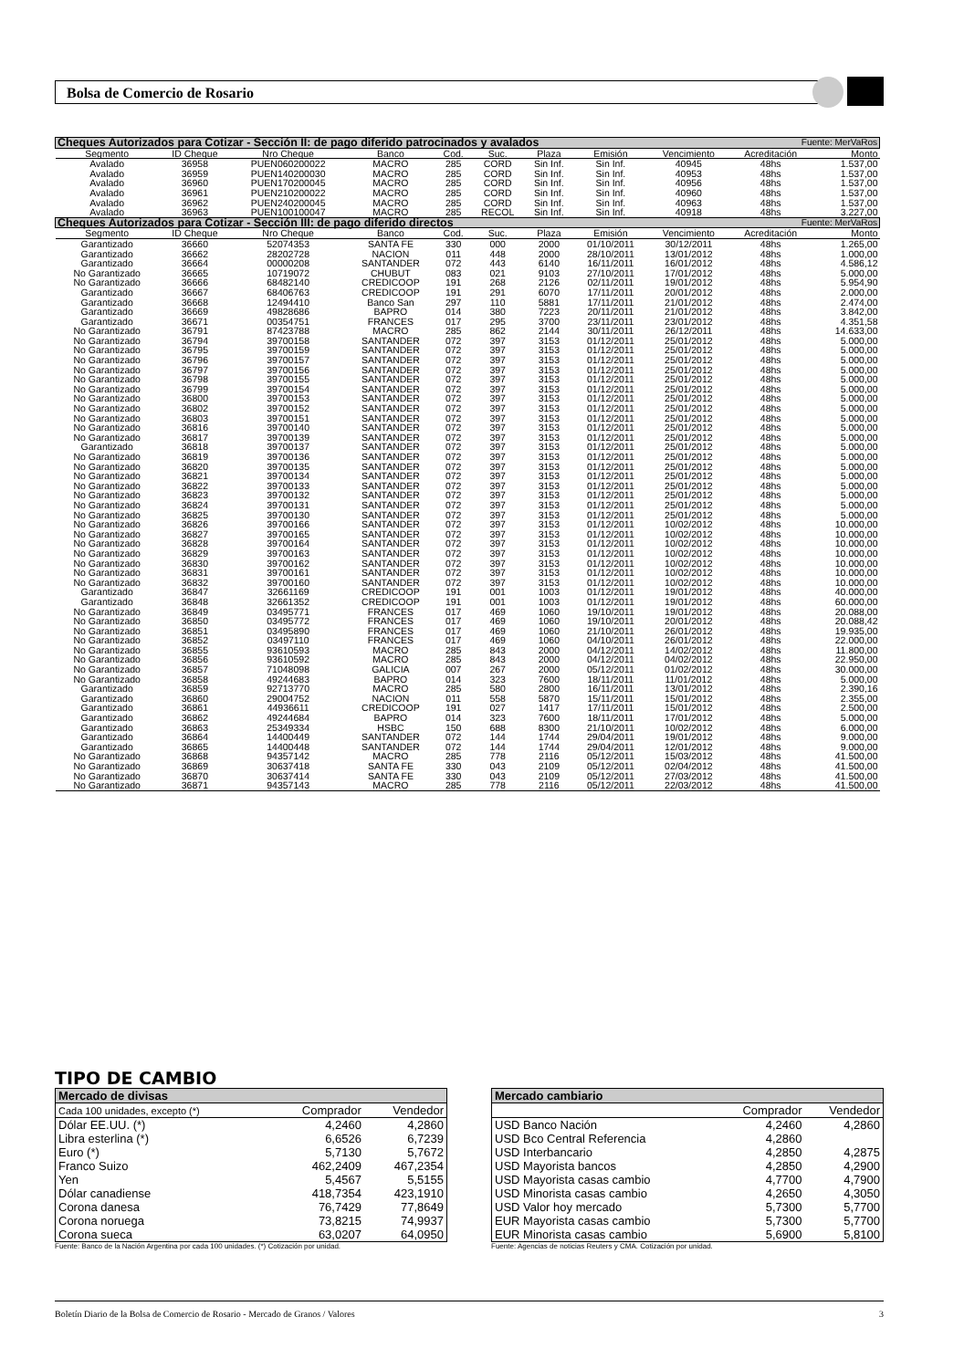Bolsa de Comercio de Rosario
| Cheques Autorizados para Cotizar - Sección II: de pago diferido patrocinados y avalados Fuente: MerVaRos | | | | | | | | | | |
| Segmento | ID Cheque | Nro Cheque | Banco | Cod. | Suc. | Plaza | Emisión | Vencimiento | Acreditación | Monto |
| Avalado | 36958 | PUEN060200022 | MACRO | 285 | CORD | Sin Inf. | Sin Inf. | 40945 | 48hs | 1.537,00 |
| Avalado | 36959 | PUEN140200030 | MACRO | 285 | CORD | Sin Inf. | Sin Inf. | 40953 | 48hs | 1.537,00 |
| Avalado | 36960 | PUEN170200045 | MACRO | 285 | CORD | Sin Inf. | Sin Inf. | 40956 | 48hs | 1.537,00 |
| Avalado | 36961 | PUEN210200022 | MACRO | 285 | CORD | Sin Inf. | Sin Inf. | 40960 | 48hs | 1.537,00 |
| Avalado | 36962 | PUEN240200045 | MACRO | 285 | CORD | Sin Inf. | Sin Inf. | 40963 | 48hs | 1.537,00 |
| Avalado | 36963 | PUEN100100047 | MACRO | 285 | RECOL | Sin Inf. | Sin Inf. | 40918 | 48hs | 3.227,00 |
| Cheques Autorizados para Cotizar - Sección III: de pago diferido directos Fuente: MerVaRos | | | | | | | | | | |
| Segmento | ID Cheque | Nro Cheque | Banco | Cod. | Suc. | Plaza | Emisión | Vencimiento | Acreditación | Monto |
| Garantizado | 36660 | 52074353 | SANTA FE | 330 | 000 | 2000 | 01/10/2011 | 30/12/2011 | 48hs | 1.265,00 |
| Garantizado | 36662 | 28202728 | NACION | 011 | 448 | 2000 | 28/10/2011 | 13/01/2012 | 48hs | 1.000,00 |
| Garantizado | 36664 | 00000208 | SANTANDER | 072 | 443 | 6140 | 16/11/2011 | 16/01/2012 | 48hs | 4.586,12 |
| No Garantizado | 36665 | 10719072 | CHUBUT | 083 | 021 | 9103 | 27/10/2011 | 17/01/2012 | 48hs | 5.000,00 |
| No Garantizado | 36666 | 68482140 | CREDICOOP | 191 | 268 | 2126 | 02/11/2011 | 19/01/2012 | 48hs | 5.954,90 |
| Garantizado | 36667 | 68406763 | CREDICOOP | 191 | 291 | 6070 | 17/11/2011 | 20/01/2012 | 48hs | 2.000,00 |
| Garantizado | 36668 | 12494410 | Banco San | 297 | 110 | 5881 | 17/11/2011 | 21/01/2012 | 48hs | 2.474,00 |
| Garantizado | 36669 | 49828686 | BAPRO | 014 | 380 | 7223 | 20/11/2011 | 21/01/2012 | 48hs | 3.842,00 |
| Garantizado | 36671 | 00354751 | FRANCES | 017 | 295 | 3700 | 23/11/2011 | 23/01/2012 | 48hs | 4.351,58 |
| No Garantizado | 36791 | 87423788 | MACRO | 285 | 862 | 2144 | 30/11/2011 | 26/12/2011 | 48hs | 14.633,00 |
| No Garantizado | 36794 | 39700158 | SANTANDER | 072 | 397 | 3153 | 01/12/2011 | 25/01/2012 | 48hs | 5.000,00 |
| No Garantizado | 36795 | 39700159 | SANTANDER | 072 | 397 | 3153 | 01/12/2011 | 25/01/2012 | 48hs | 5.000,00 |
| No Garantizado | 36796 | 39700157 | SANTANDER | 072 | 397 | 3153 | 01/12/2011 | 25/01/2012 | 48hs | 5.000,00 |
| No Garantizado | 36797 | 39700156 | SANTANDER | 072 | 397 | 3153 | 01/12/2011 | 25/01/2012 | 48hs | 5.000,00 |
| No Garantizado | 36798 | 39700155 | SANTANDER | 072 | 397 | 3153 | 01/12/2011 | 25/01/2012 | 48hs | 5.000,00 |
| No Garantizado | 36799 | 39700154 | SANTANDER | 072 | 397 | 3153 | 01/12/2011 | 25/01/2012 | 48hs | 5.000,00 |
| No Garantizado | 36800 | 39700153 | SANTANDER | 072 | 397 | 3153 | 01/12/2011 | 25/01/2012 | 48hs | 5.000,00 |
| No Garantizado | 36802 | 39700152 | SANTANDER | 072 | 397 | 3153 | 01/12/2011 | 25/01/2012 | 48hs | 5.000,00 |
| No Garantizado | 36803 | 39700151 | SANTANDER | 072 | 397 | 3153 | 01/12/2011 | 25/01/2012 | 48hs | 5.000,00 |
| No Garantizado | 36816 | 39700140 | SANTANDER | 072 | 397 | 3153 | 01/12/2011 | 25/01/2012 | 48hs | 5.000,00 |
| No Garantizado | 36817 | 39700139 | SANTANDER | 072 | 397 | 3153 | 01/12/2011 | 25/01/2012 | 48hs | 5.000,00 |
| Garantizado | 36818 | 39700137 | SANTANDER | 072 | 397 | 3153 | 01/12/2011 | 25/01/2012 | 48hs | 5.000,00 |
| No Garantizado | 36819 | 39700136 | SANTANDER | 072 | 397 | 3153 | 01/12/2011 | 25/01/2012 | 48hs | 5.000,00 |
| No Garantizado | 36820 | 39700135 | SANTANDER | 072 | 397 | 3153 | 01/12/2011 | 25/01/2012 | 48hs | 5.000,00 |
| No Garantizado | 36821 | 39700134 | SANTANDER | 072 | 397 | 3153 | 01/12/2011 | 25/01/2012 | 48hs | 5.000,00 |
| No Garantizado | 36822 | 39700133 | SANTANDER | 072 | 397 | 3153 | 01/12/2011 | 25/01/2012 | 48hs | 5.000,00 |
| No Garantizado | 36823 | 39700132 | SANTANDER | 072 | 397 | 3153 | 01/12/2011 | 25/01/2012 | 48hs | 5.000,00 |
| No Garantizado | 36824 | 39700131 | SANTANDER | 072 | 397 | 3153 | 01/12/2011 | 25/01/2012 | 48hs | 5.000,00 |
| No Garantizado | 36825 | 39700130 | SANTANDER | 072 | 397 | 3153 | 01/12/2011 | 25/01/2012 | 48hs | 5.000,00 |
| No Garantizado | 36826 | 39700166 | SANTANDER | 072 | 397 | 3153 | 01/12/2011 | 10/02/2012 | 48hs | 10.000,00 |
| No Garantizado | 36827 | 39700165 | SANTANDER | 072 | 397 | 3153 | 01/12/2011 | 10/02/2012 | 48hs | 10.000,00 |
| No Garantizado | 36828 | 39700164 | SANTANDER | 072 | 397 | 3153 | 01/12/2011 | 10/02/2012 | 48hs | 10.000,00 |
| No Garantizado | 36829 | 39700163 | SANTANDER | 072 | 397 | 3153 | 01/12/2011 | 10/02/2012 | 48hs | 10.000,00 |
| No Garantizado | 36830 | 39700162 | SANTANDER | 072 | 397 | 3153 | 01/12/2011 | 10/02/2012 | 48hs | 10.000,00 |
| No Garantizado | 36831 | 39700161 | SANTANDER | 072 | 397 | 3153 | 01/12/2011 | 10/02/2012 | 48hs | 10.000,00 |
| No Garantizado | 36832 | 39700160 | SANTANDER | 072 | 397 | 3153 | 01/12/2011 | 10/02/2012 | 48hs | 10.000,00 |
| Garantizado | 36847 | 32661169 | CREDICOOP | 191 | 001 | 1003 | 01/12/2011 | 19/01/2012 | 48hs | 40.000,00 |
| Garantizado | 36848 | 32661352 | CREDICOOP | 191 | 001 | 1003 | 01/12/2011 | 19/01/2012 | 48hs | 60.000,00 |
| No Garantizado | 36849 | 03495771 | FRANCES | 017 | 469 | 1060 | 19/10/2011 | 19/01/2012 | 48hs | 20.088,00 |
| No Garantizado | 36850 | 03495772 | FRANCES | 017 | 469 | 1060 | 19/10/2011 | 20/01/2012 | 48hs | 20.088,42 |
| No Garantizado | 36851 | 03495890 | FRANCES | 017 | 469 | 1060 | 21/10/2011 | 26/01/2012 | 48hs | 19.935,00 |
| No Garantizado | 36852 | 03497110 | FRANCES | 017 | 469 | 1060 | 04/10/2011 | 26/01/2012 | 48hs | 22.000,00 |
| No Garantizado | 36855 | 93610593 | MACRO | 285 | 843 | 2000 | 04/12/2011 | 14/02/2012 | 48hs | 11.800,00 |
| No Garantizado | 36856 | 93610592 | MACRO | 285 | 843 | 2000 | 04/12/2011 | 04/02/2012 | 48hs | 22.950,00 |
| No Garantizado | 36857 | 71048098 | GALICIA | 007 | 267 | 2000 | 05/12/2011 | 01/02/2012 | 48hs | 30.000,00 |
| No Garantizado | 36858 | 49244683 | BAPRO | 014 | 323 | 7600 | 18/11/2011 | 11/01/2012 | 48hs | 5.000,00 |
| Garantizado | 36859 | 92713770 | MACRO | 285 | 580 | 2800 | 16/11/2011 | 13/01/2012 | 48hs | 2.390,16 |
| Garantizado | 36860 | 29004752 | NACION | 011 | 558 | 5870 | 15/11/2011 | 15/01/2012 | 48hs | 2.355,00 |
| Garantizado | 36861 | 44936611 | CREDICOOP | 191 | 027 | 1417 | 17/11/2011 | 15/01/2012 | 48hs | 2.500,00 |
| Garantizado | 36862 | 49244684 | BAPRO | 014 | 323 | 7600 | 18/11/2011 | 17/01/2012 | 48hs | 5.000,00 |
| Garantizado | 36863 | 25349334 | HSBC | 150 | 688 | 8300 | 21/10/2011 | 10/02/2012 | 48hs | 6.000,00 |
| Garantizado | 36864 | 14400449 | SANTANDER | 072 | 144 | 1744 | 29/04/2011 | 19/01/2012 | 48hs | 9.000,00 |
| Garantizado | 36865 | 14400448 | SANTANDER | 072 | 144 | 1744 | 29/04/2011 | 12/01/2012 | 48hs | 9.000,00 |
| No Garantizado | 36868 | 94357142 | MACRO | 285 | 778 | 2116 | 05/12/2011 | 15/03/2012 | 48hs | 41.500,00 |
| No Garantizado | 36869 | 30637418 | SANTA FE | 330 | 043 | 2109 | 05/12/2011 | 02/04/2012 | 48hs | 41.500,00 |
| No Garantizado | 36870 | 30637414 | SANTA FE | 330 | 043 | 2109 | 05/12/2011 | 27/03/2012 | 48hs | 41.500,00 |
| No Garantizado | 36871 | 94357143 | MACRO | 285 | 778 | 2116 | 05/12/2011 | 22/03/2012 | 48hs | 41.500,00 |
TIPO DE CAMBIO
| Mercado de divisas | | |
| Cada 100 unidades, excepto (*) | Comprador | Vendedor |
| Dólar EE.UU. (*) | 4,2460 | 4,2860 |
| Libra esterlina (*) | 6,6526 | 6,7239 |
| Euro (*) | 5,7130 | 5,7672 |
| Franco Suizo | 462,2409 | 467,2354 |
| Yen | 5,4567 | 5,5155 |
| Dólar canadiense | 418,7354 | 423,1910 |
| Corona danesa | 76,7429 | 77,8649 |
| Corona noruega | 73,8215 | 74,9937 |
| Corona sueca | 63,0207 | 64,0950 |
Fuente: Banco de la Nación Argentina por cada 100 unidades. (*) Cotización por unidad.
| Mercado cambiario | | |
| | Comprador | Vendedor |
| USD Banco Nación | 4,2460 | 4,2860 |
| USD Bco Central Referencia | 4,2860 | |
| USD Interbancario | 4,2850 | 4,2875 |
| USD Mayorista bancos | 4,2850 | 4,2900 |
| USD Mayorista casas cambio | 4,7700 | 4,7900 |
| USD Minorista casas cambio | 4,2650 | 4,3050 |
| USD Valor hoy mercado | 5,7300 | 5,7700 |
| EUR Mayorista casas cambio | 5,7300 | 5,7700 |
| EUR Minorista casas cambio | 5,6900 | 5,8100 |
Fuente: Agencias de noticias Reuters y CMA. Cotización por unidad.
Boletín Diario de la Bolsa de Comercio de Rosario - Mercado de Granos / Valores 3